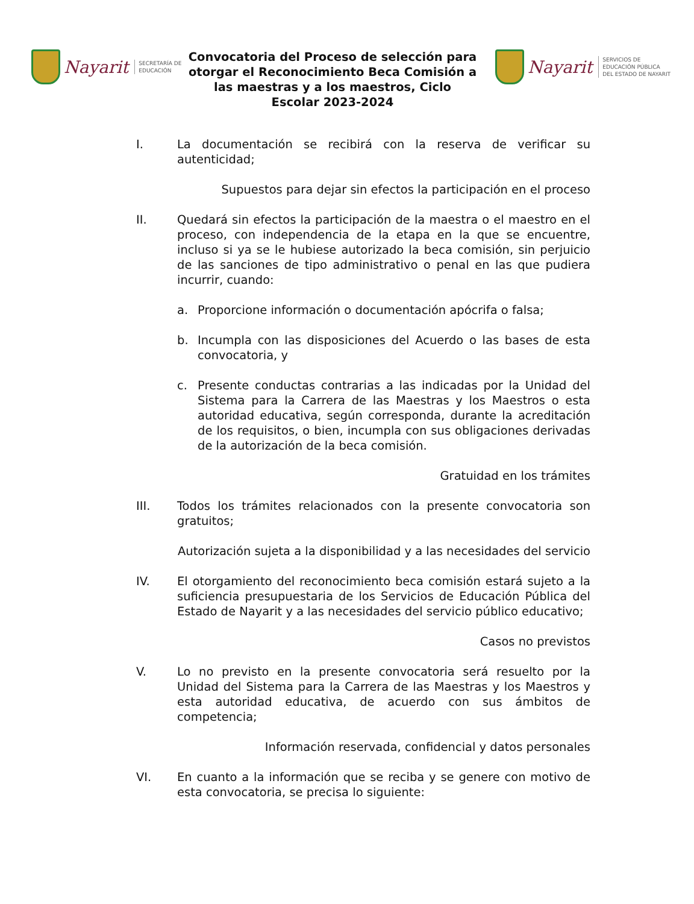Nayarit SECRETARÍA DE
EDUCACIÓN
Convocatoria del Proceso de selección para otorgar el Reconocimiento Beca Comisión a las maestras y a los maestros, Ciclo Escolar 2023-2024
Nayarit SERVICIOS DE
EDUCACIÓN PÚBLICA
DEL ESTADO DE NAYARIT
I. La documentación se recibirá con la reserva de verificar su autenticidad;
Supuestos para dejar sin efectos la participación en el proceso
II. Quedará sin efectos la participación de la maestra o el maestro en el proceso, con independencia de la etapa en la que se encuentre, incluso si ya se le hubiese autorizado la beca comisión, sin perjuicio de las sanciones de tipo administrativo o penal en las que pudiera incurrir, cuando:
a. Proporcione información o documentación apócrifa o falsa;
b. Incumpla con las disposiciones del Acuerdo o las bases de esta convocatoria, y
c. Presente conductas contrarias a las indicadas por la Unidad del Sistema para la Carrera de las Maestras y los Maestros o esta autoridad educativa, según corresponda, durante la acreditación de los requisitos, o bien, incumpla con sus obligaciones derivadas de la autorización de la beca comisión.
Gratuidad en los trámites
III. Todos los trámites relacionados con la presente convocatoria son gratuitos;
Autorización sujeta a la disponibilidad y a las necesidades del servicio
IV. El otorgamiento del reconocimiento beca comisión estará sujeto a la suficiencia presupuestaria de los Servicios de Educación Pública del Estado de Nayarit y a las necesidades del servicio público educativo;
Casos no previstos
V. Lo no previsto en la presente convocatoria será resuelto por la Unidad del Sistema para la Carrera de las Maestras y los Maestros y esta autoridad educativa, de acuerdo con sus ámbitos de competencia;
Información reservada, confidencial y datos personales
VI. En cuanto a la información que se reciba y se genere con motivo de esta convocatoria, se precisa lo siguiente: